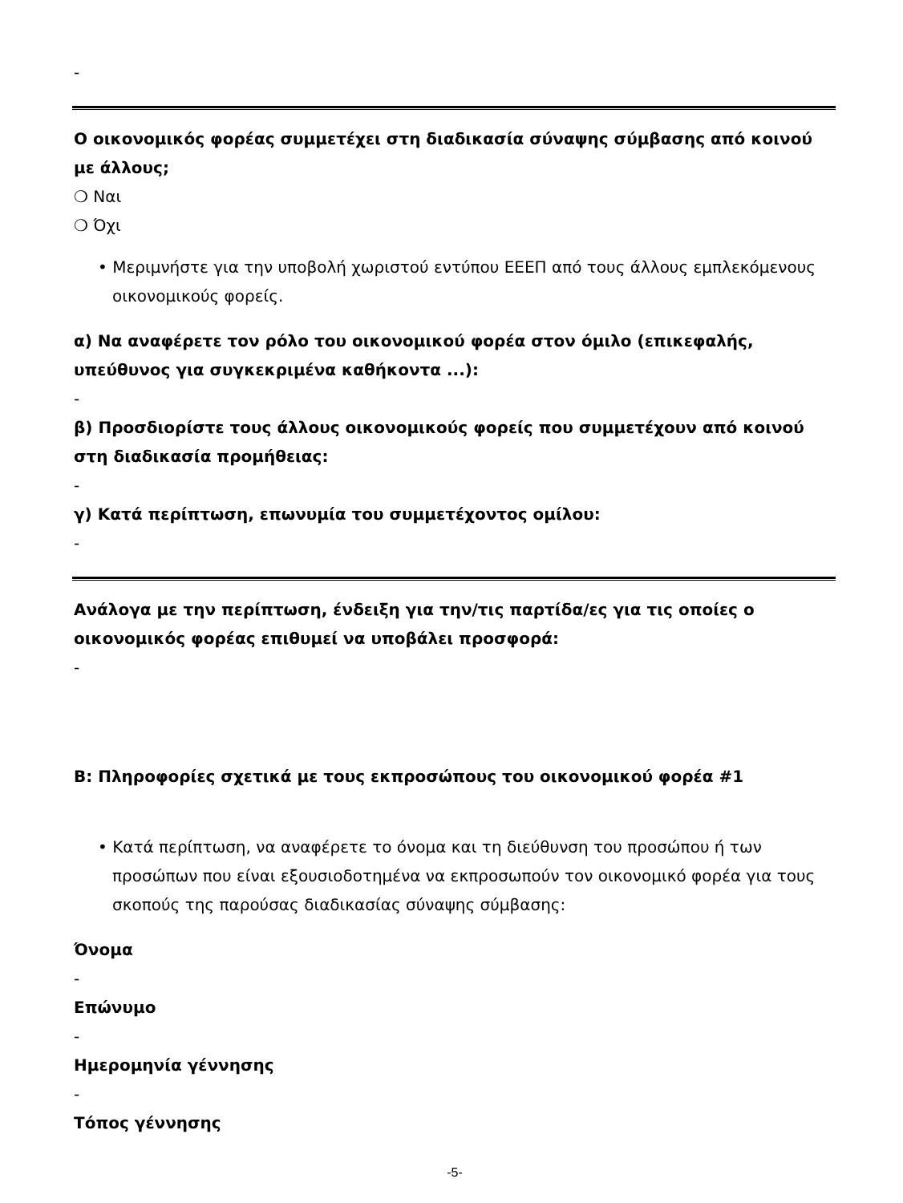-
Ο οικονομικός φορέας συμμετέχει στη διαδικασία σύναψης σύμβασης από κοινού με άλλους;
❍ Ναι
❍ Όχι
• Μεριμνήστε για την υποβολή χωριστού εντύπου ΕΕΕΠ από τους άλλους εμπλεκόμενους οικονομικούς φορείς.
α) Να αναφέρετε τον ρόλο του οικονομικού φορέα στον όμιλο (επικεφαλής, υπεύθυνος για συγκεκριμένα καθήκοντα ...):
-
β) Προσδιορίστε τους άλλους οικονομικούς φορείς που συμμετέχουν από κοινού στη διαδικασία προμήθειας:
-
γ) Κατά περίπτωση, επωνυμία του συμμετέχοντος ομίλου:
-
Ανάλογα με την περίπτωση, ένδειξη για την/τις παρτίδα/ες για τις οποίες ο οικονομικός φορέας επιθυμεί να υποβάλει προσφορά:
-
Β: Πληροφορίες σχετικά με τους εκπροσώπους του οικονομικού φορέα #1
• Κατά περίπτωση, να αναφέρετε το όνομα και τη διεύθυνση του προσώπου ή των προσώπων που είναι εξουσιοδοτημένα να εκπροσωπούν τον οικονομικό φορέα για τους σκοπούς της παρούσας διαδικασίας σύναψης σύμβασης:
Όνομα
-
Επώνυμο
-
Ημερομηνία γέννησης
-
Τόπος γέννησης
-5-